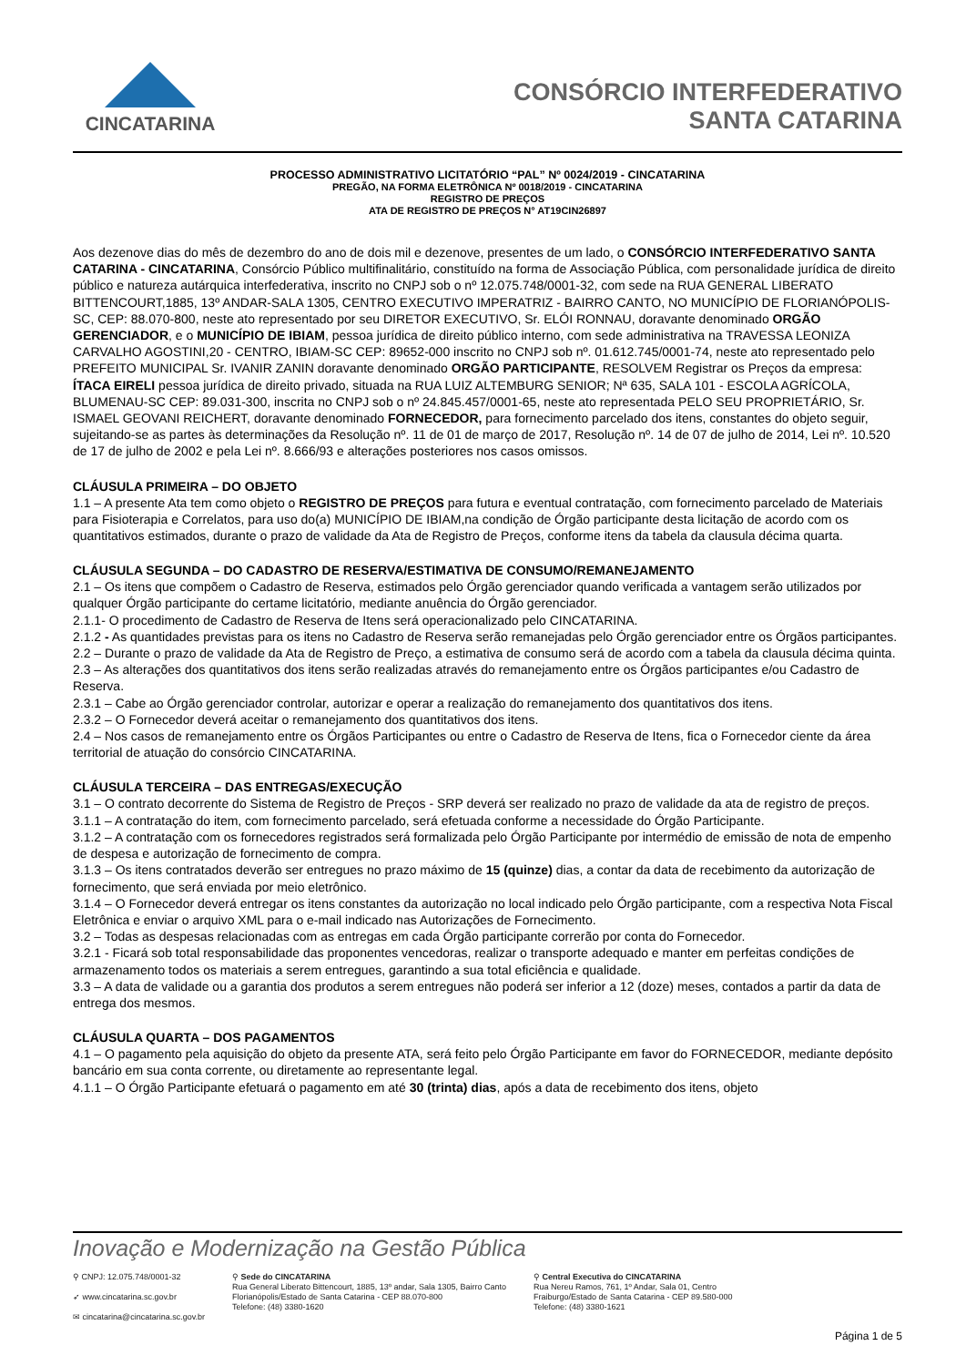CINCATARINA
CONSÓRCIO INTERFEDERATIVO
SANTA CATARINA
PROCESSO ADMINISTRATIVO LICITATÓRIO “PAL” Nº 0024/2019 - CINCATARINA
PREGÃO, NA FORMA ELETRÔNICA Nº 0018/2019 - CINCATARINA
REGISTRO DE PREÇOS
ATA DE REGISTRO DE PREÇOS N° AT19CIN26897
Aos dezenove dias do mês de dezembro do ano de dois mil e dezenove, presentes de um lado, o CONSÓRCIO INTERFEDERATIVO SANTA CATARINA - CINCATARINA, Consórcio Público multifinalitário, constituído na forma de Associação Pública, com personalidade jurídica de direito público e natureza autárquica interfederativa, inscrito no CNPJ sob o nº 12.075.748/0001-32, com sede na RUA GENERAL LIBERATO BITTENCOURT,1885, 13º ANDAR-SALA 1305, CENTRO EXECUTIVO IMPERATRIZ - BAIRRO CANTO, NO MUNICÍPIO DE FLORIANÓPOLIS-SC, CEP: 88.070-800, neste ato representado por seu DIRETOR EXECUTIVO, Sr. ELÓI RONNAU, doravante denominado ORGÃO GERENCIADOR, e o MUNICÍPIO DE IBIAM, pessoa jurídica de direito público interno, com sede administrativa na TRAVESSA LEONIZA CARVALHO AGOSTINI,20 - CENTRO, IBIAM-SC CEP: 89652-000 inscrito no CNPJ sob nº. 01.612.745/0001-74, neste ato representado pelo PREFEITO MUNICIPAL Sr. IVANIR ZANIN doravante denominado ORGÃO PARTICIPANTE, RESOLVEM Registrar os Preços da empresa: ÍTACA EIRELI pessoa jurídica de direito privado, situada na RUA LUIZ ALTEMBURG SENIOR; Nª 635, SALA 101 - ESCOLA AGRÍCOLA, BLUMENAU-SC CEP: 89.031-300, inscrita no CNPJ sob o nº 24.845.457/0001-65, neste ato representada PELO SEU PROPRIETÁRIO, Sr. ISMAEL GEOVANI REICHERT, doravante denominado FORNECEDOR, para fornecimento parcelado dos itens, constantes do objeto seguir, sujeitando-se as partes às determinações da Resolução nº. 11 de 01 de março de 2017, Resolução nº. 14 de 07 de julho de 2014, Lei nº. 10.520 de 17 de julho de 2002 e pela Lei nº. 8.666/93 e alterações posteriores nos casos omissos.
CLÁUSULA PRIMEIRA – DO OBJETO
1.1 – A presente Ata tem como objeto o REGISTRO DE PREÇOS para futura e eventual contratação, com fornecimento parcelado de Materiais para Fisioterapia e Correlatos, para uso do(a) MUNICÍPIO DE IBIAM,na condição de Órgão participante desta licitação de acordo com os quantitativos estimados, durante o prazo de validade da Ata de Registro de Preços, conforme itens da tabela da clausula décima quarta.
CLÁUSULA SEGUNDA – DO CADASTRO DE RESERVA/ESTIMATIVA DE CONSUMO/REMANEJAMENTO
2.1 – Os itens que compõem o Cadastro de Reserva, estimados pelo Órgão gerenciador quando verificada a vantagem serão utilizados por qualquer Órgão participante do certame licitatório, mediante anuência do Órgão gerenciador.
2.1.1- O procedimento de Cadastro de Reserva de Itens será operacionalizado pelo CINCATARINA.
2.1.2 - As quantidades previstas para os itens no Cadastro de Reserva serão remanejadas pelo Órgão gerenciador entre os Órgãos participantes.
2.2 – Durante o prazo de validade da Ata de Registro de Preço, a estimativa de consumo será de acordo com a tabela da clausula décima quinta.
2.3 – As alterações dos quantitativos dos itens serão realizadas através do remanejamento entre os Órgãos participantes e/ou Cadastro de Reserva.
2.3.1 – Cabe ao Órgão gerenciador controlar, autorizar e operar a realização do remanejamento dos quantitativos dos itens.
2.3.2 – O Fornecedor deverá aceitar o remanejamento dos quantitativos dos itens.
2.4 – Nos casos de remanejamento entre os Órgãos Participantes ou entre o Cadastro de Reserva de Itens, fica o Fornecedor ciente da área territorial de atuação do consórcio CINCATARINA.
CLÁUSULA TERCEIRA – DAS ENTREGAS/EXECUÇÃO
3.1 – O contrato decorrente do Sistema de Registro de Preços - SRP deverá ser realizado no prazo de validade da ata de registro de preços.
3.1.1 – A contratação do item, com fornecimento parcelado, será efetuada conforme a necessidade do Órgão Participante.
3.1.2 – A contratação com os fornecedores registrados será formalizada pelo Órgão Participante por intermédio de emissão de nota de empenho de despesa e autorização de fornecimento de compra.
3.1.3 – Os itens contratados deverão ser entregues no prazo máximo de 15 (quinze) dias, a contar da data de recebimento da autorização de fornecimento, que será enviada por meio eletrônico.
3.1.4 – O Fornecedor deverá entregar os itens constantes da autorização no local indicado pelo Órgão participante, com a respectiva Nota Fiscal Eletrônica e enviar o arquivo XML para o e-mail indicado nas Autorizações de Fornecimento.
3.2 – Todas as despesas relacionadas com as entregas em cada Órgão participante correrão por conta do Fornecedor.
3.2.1 - Ficará sob total responsabilidade das proponentes vencedoras, realizar o transporte adequado e manter em perfeitas condições de armazenamento todos os materiais a serem entregues, garantindo a sua total eficiência e qualidade.
3.3 – A data de validade ou a garantia dos produtos a serem entregues não poderá ser inferior a 12 (doze) meses, contados a partir da data de entrega dos mesmos.
CLÁUSULA QUARTA – DOS PAGAMENTOS
4.1 – O pagamento pela aquisição do objeto da presente ATA, será feito pelo Órgão Participante em favor do FORNECEDOR, mediante depósito bancário em sua conta corrente, ou diretamente ao representante legal.
4.1.1 – O Órgão Participante efetuará o pagamento em até 30 (trinta) dias, após a data de recebimento dos itens, objeto
Inovação e Modernização na Gestão Pública
⚲ CNPJ: 12.075.748/0001-32
➶ www.cincatarina.sc.gov.br
✉ cincatarina@cincatarina.sc.gov.br
⚲ Sede do CINCATARINA
Rua General Liberato Bittencourt, 1885, 13º andar, Sala 1305, Bairro Canto
Florianópolis/Estado de Santa Catarina - CEP 88.070-800
Telefone: (48) 3380-1620
⚲ Central Executiva do CINCATARINA
Rua Nereu Ramos, 761, 1º Andar, Sala 01, Centro
Fraiburgo/Estado de Santa Catarina - CEP 89.580-000
Telefone: (48) 3380-1621
Página 1 de 5